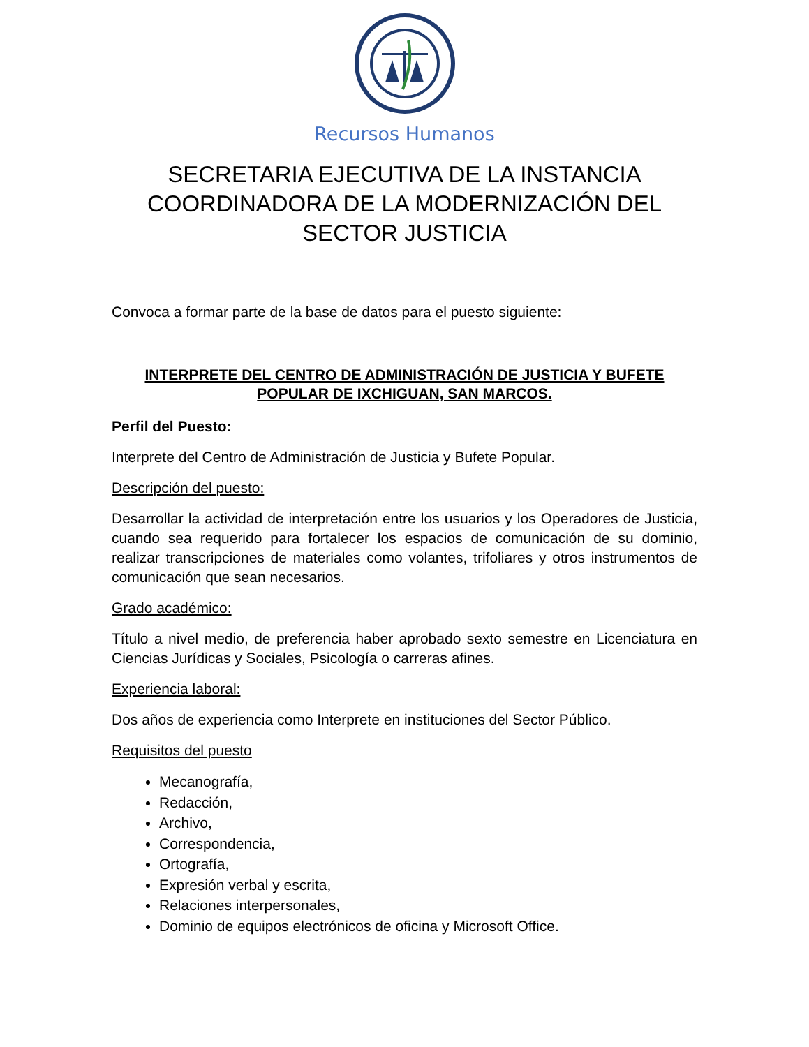Recursos Humanos
SECRETARIA EJECUTIVA DE LA INSTANCIA COORDINADORA DE LA MODERNIZACIÓN DEL SECTOR JUSTICIA
Convoca a formar parte de la base de datos para el puesto siguiente:
INTERPRETE DEL CENTRO DE ADMINISTRACIÓN DE JUSTICIA Y BUFETE POPULAR DE IXCHIGUAN, SAN MARCOS.
Perfil del Puesto:
Interprete del Centro de Administración de Justicia y Bufete Popular.
Descripción del puesto:
Desarrollar la actividad de interpretación entre los usuarios y los Operadores de Justicia, cuando sea requerido para fortalecer los espacios de comunicación de su dominio, realizar transcripciones de materiales como volantes, trifoliares y otros instrumentos de comunicación que sean necesarios.
Grado académico:
Título a nivel medio, de preferencia haber aprobado sexto semestre en Licenciatura en Ciencias Jurídicas y Sociales, Psicología o carreras afines.
Experiencia laboral:
Dos años de experiencia como Interprete en instituciones del Sector Público.
Requisitos del puesto
Mecanografía,
Redacción,
Archivo,
Correspondencia,
Ortografía,
Expresión verbal y escrita,
Relaciones interpersonales,
Dominio de equipos electrónicos de oficina y Microsoft Office.